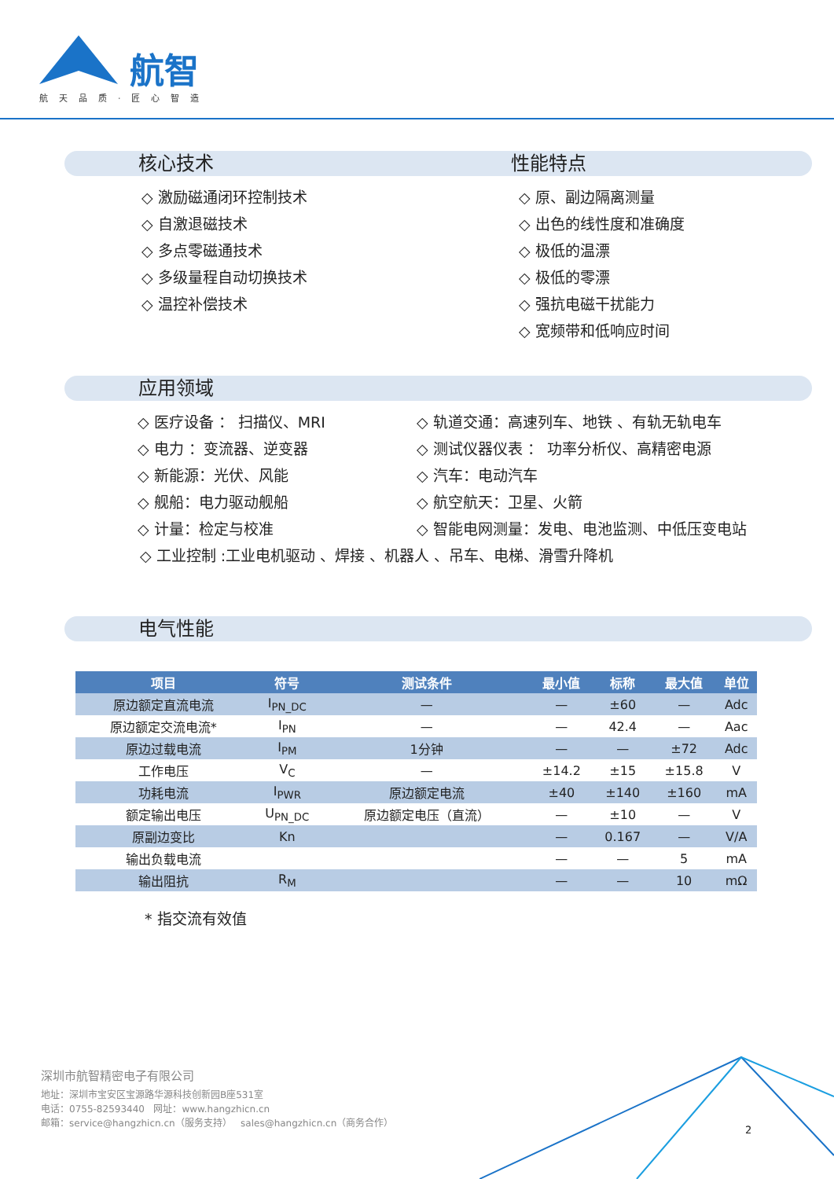航智
航天品质·匠心智造
核心技术 性能特点
◇ 激励磁通闭环控制技术
◇ 自激退磁技术
◇ 多点零磁通技术
◇ 多级量程自动切换技术
◇ 温控补偿技术
◇ 原、副边隔离测量
◇ 出色的线性度和准确度
◇ 极低的温漂
◇ 极低的零漂
◇ 强抗电磁干扰能力
◇ 宽频带和低响应时间
应用领域
◇ 医疗设备 ： 扫描仪、MRI
◇ 电力 ：变流器、逆变器
◇ 新能源：光伏、风能
◇ 舰船：电力驱动舰船
◇ 计量：检定与校准
◇ 轨道交通：高速列车、地铁 、有轨无轨电车
◇ 测试仪器仪表 ： 功率分析仪、高精密电源
◇ 汽车：电动汽车
◇ 航空航天：卫星、火箭
◇ 智能电网测量：发电、电池监测、中低压变电站
◇ 工业控制 :工业电机驱动 、焊接 、机器人 、吊车、电梯、滑雪升降机
电气性能
| 项目 | 符号 | 测试条件 | 最小值 | 标称 | 最大值 | 单位 |
| --- | --- | --- | --- | --- | --- | --- |
| 原边额定直流电流 | I<sub>PN_DC</sub> | — | — | ±60 | — | Adc |
| 原边额定交流电流* | I<sub>PN</sub> | — | — | 42.4 | — | Aac |
| 原边过载电流 | I<sub>PM</sub> | 1分钟 | — | — | ±72 | Adc |
| 工作电压 | V<sub>C</sub> | — | ±14.2 | ±15 | ±15.8 | V |
| 功耗电流 | I<sub>PWR</sub> | 原边额定电流 | ±40 | ±140 | ±160 | mA |
| 额定输出电压 | U<sub>PN_DC</sub> | 原边额定电压（直流） | — | ±10 | — | V |
| 原副边变比 | Kn | | — | 0.167 | — | V/A |
| 输出负载电流 | | | — | — | 5 | mA |
| 输出阻抗 | R<sub>M</sub> | | — | — | 10 | mΩ |
* 指交流有效值
深圳市航智精密电子有限公司
地址：深圳市宝安区宝源路华源科技创新园B座531室
电话：0755-82593440 网址：www.hangzhicn.cn
邮箱：service@hangzhicn.cn（服务支持） sales@hangzhicn.cn（商务合作）
2